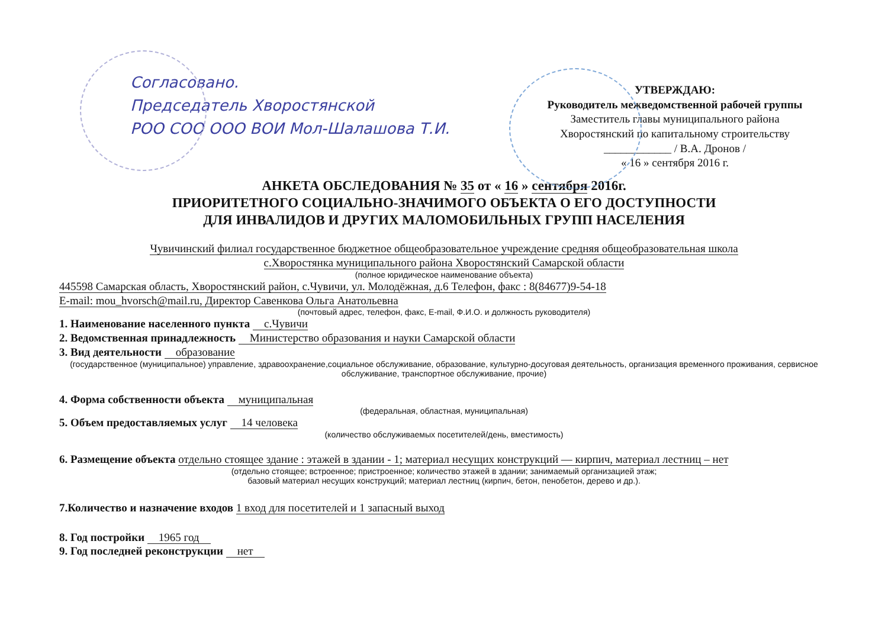Согласовано.
Председатель Хворостянской
РОО СОО ООО ВОИ Мол-Шалашова Т.И.
УТВЕРЖДАЮ:
Руководитель межведомственной рабочей группы
Заместитель главы муниципального района
Хворостянский по капитальному строительству
____________ / В.А. Дронов /
« 16 » сентября 2016 г.
АНКЕТА ОБСЛЕДОВАНИЯ № 35 от « 16 » сентября 2016г.
ПРИОРИТЕТНОГО СОЦИАЛЬНО-ЗНАЧИМОГО ОБЪЕКТА О ЕГО ДОСТУПНОСТИ
ДЛЯ ИНВАЛИДОВ И ДРУГИХ МАЛОМОБИЛЬНЫХ ГРУПП НАСЕЛЕНИЯ
Чувичинский филиал государственное бюджетное общеобразовательное учреждение средняя общеобразовательная школа
с.Хворостянка муниципального района Хворостянский Самарской области
(полное юридическое наименование объекта)
445598 Самарская область, Хворостянский район, с.Чувичи, ул. Молодёжная, д.6 Телефон, факс : 8(84677)9-54-18
E-mail: mou_hvorsch@mail.ru, Директор Савенкова Ольга Анатольевна
(почтовый адрес, телефон, факс, E-mail, Ф.И.О. и должность руководителя)
1. Наименование населенного пункта с.Чувичи
2. Ведомственная принадлежность Министерство образования и науки Самарской области
3. Вид деятельности образование
(государственное (муниципальное) управление, здравоохранение,социальное обслуживание, образование, культурно-досуговая деятельность, организация временного проживания, сервисное обслуживание, транспортное обслуживание, прочие)
4. Форма собственности объекта муниципальная
(федеральная, областная, муниципальная)
5. Объем предоставляемых услуг 14 человека
(количество обслуживаемых посетителей/день, вместимость)
6. Размещение объекта отдельно стоящее здание : этажей в здании - 1; материал несущих конструкций — кирпич, материал лестниц – нет
(отдельно стоящее; встроенное; пристроенное; количество этажей в здании; занимаемый организацией этаж;
базовый материал несущих конструкций; материал лестниц (кирпич, бетон, пенобетон, дерево и др.).
7.Количество и назначение входов 1 вход для посетителей и 1 запасный выход
8. Год постройки 1965 год
9. Год последней реконструкции нет